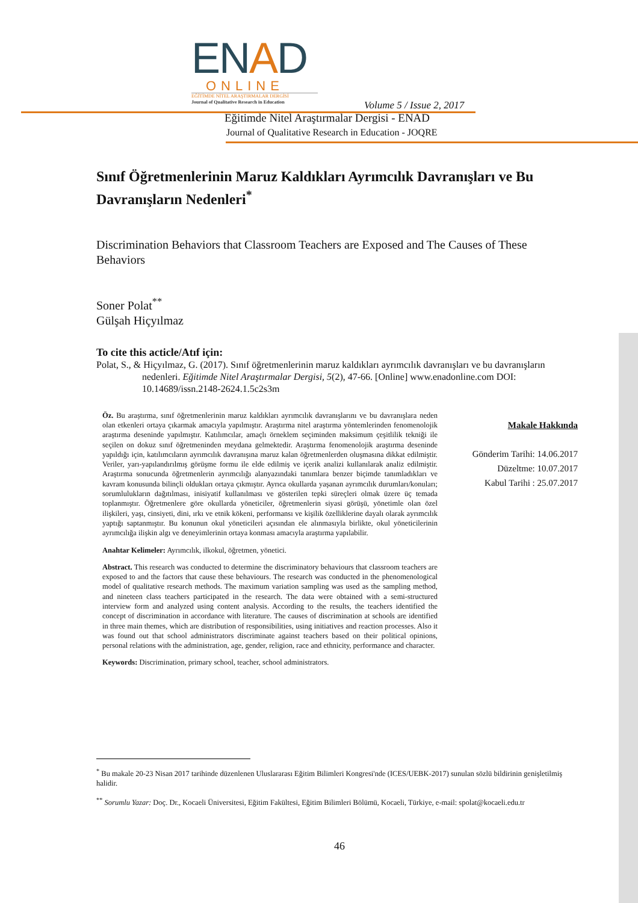ENAD
ONLINE
EĞİTİMDE NİTEL ARAŞTIRMALAR DERGİSİ
Journal of Qualitative Research in Education
Volume 5 / Issue 2, 2017
Eğitimde Nitel Araştırmalar Dergisi - ENAD
Journal of Qualitative Research in Education - JOQRE
Sınıf Öğretmenlerinin Maruz Kaldıkları Ayrımcılık Davranışları ve Bu Davranışların Nedenleri<sup>*</sup>
Discrimination Behaviors that Classroom Teachers are Exposed and The Causes of These Behaviors
Soner Polat<sup>**</sup>
Gülşah Hiçyılmaz
To cite this acticle/Atıf için:
Polat, S., & Hiçyılmaz, G. (2017). Sınıf öğretmenlerinin maruz kaldıkları ayrımcılık davranışları ve bu davranışların nedenleri. Eğitimde Nitel Araştırmalar Dergisi, 5(2), 47-66. [Online] www.enadonline.com DOI: 10.14689/issn.2148-2624.1.5c2s3m
Öz. Bu araştırma, sınıf öğretmenlerinin maruz kaldıkları ayrımcılık davranışlarını ve bu davranışlara neden olan etkenleri ortaya çıkarmak amacıyla yapılmıştır. Araştırma nitel araştırma yöntemlerinden fenomenolojik araştırma deseninde yapılmıştır. Katılımcılar, amaçlı örneklem seçiminden maksimum çeşitlilik tekniği ile seçilen on dokuz sınıf öğretmeninden meydana gelmektedir. Araştırma fenomenolojik araştırma deseninde yapıldığı için, katılımcıların ayrımcılık davranışına maruz kalan öğretmenlerden oluşmasına dikkat edilmiştir. Veriler, yarı-yapılandırılmış görüşme formu ile elde edilmiş ve içerik analizi kullanılarak analiz edilmiştir. Araştırma sonucunda öğretmenlerin ayrımcılığı alanyazındaki tanımlara benzer biçimde tanımladıkları ve kavram konusunda bilinçli oldukları ortaya çıkmıştır. Ayrıca okullarda yaşanan ayrımcılık durumları/konuları; sorumlulukların dağıtılması, inisiyatif kullanılması ve gösterilen tepki süreçleri olmak üzere üç temada toplanmıştır. Öğretmenlere göre okullarda yöneticiler, öğretmenlerin siyasi görüşü, yönetimle olan özel ilişkileri, yaşı, cinsiyeti, dini, ırkı ve etnik kökeni, performansı ve kişilik özelliklerine dayalı olarak ayrımcılık yaptığı saptanmıştır. Bu konunun okul yöneticileri açısından ele alınmasıyla birlikte, okul yöneticilerinin ayrımcılığa ilişkin algı ve deneyimlerinin ortaya konması amacıyla araştırma yapılabilir.
Anahtar Kelimeler: Ayrımcılık, ilkokul, öğretmen, yönetici.
Abstract. This research was conducted to determine the discriminatory behaviours that classroom teachers are exposed to and the factors that cause these behaviours. The research was conducted in the phenomenological model of qualitative research methods. The maximum variation sampling was used as the sampling method, and nineteen class teachers participated in the research. The data were obtained with a semi-structured interview form and analyzed using content analysis. According to the results, the teachers identified the concept of discrimination in accordance with literature. The causes of discrimination at schools are identified in three main themes, which are distribution of responsibilities, using initiatives and reaction processes. Also it was found out that school administrators discriminate against teachers based on their political opinions, personal relations with the administration, age, gender, religion, race and ethnicity, performance and character.
Keywords: Discrimination, primary school, teacher, school administrators.
Makale Hakkında
Gönderim Tarihi: 14.06.2017
Düzeltme: 10.07.2017
Kabul Tarihi : 25.07.2017
<sup>*</sup> Bu makale 20-23 Nisan 2017 tarihinde düzenlenen Uluslararası Eğitim Bilimleri Kongresi'nde (ICES/UEBK-2017) sunulan sözlü bildirinin genişletilmiş halidir.
<sup>**</sup> Sorumlu Yazar: Doç. Dr., Kocaeli Üniversitesi, Eğitim Fakültesi, Eğitim Bilimleri Bölümü, Kocaeli, Türkiye, e-mail: spolat@kocaeli.edu.tr
46